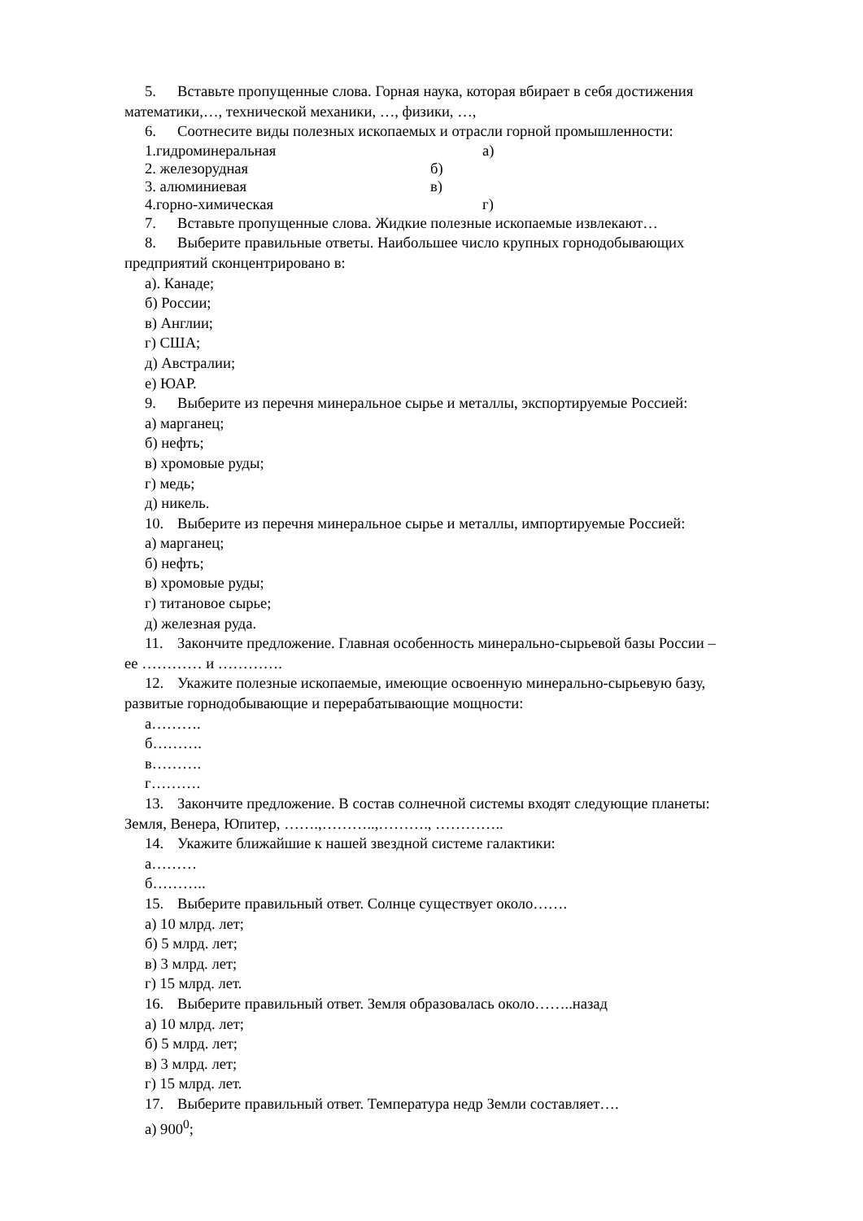5. Вставьте пропущенные слова. Горная наука, которая вбирает в себя достижения
математики,…, технической механики, …, физики, …,
6. Соотнесите виды полезных ископаемых и отрасли горной промышленности:
1.гидроминеральная а)
2. железорудная б)
3. алюминиевая в)
4.горно-химическая г)
7. Вставьте пропущенные слова. Жидкие полезные ископаемые извлекают…
8. Выберите правильные ответы. Наибольшее число крупных горнодобывающих
предприятий сконцентрировано в:
а). Канаде;
б) России;
в) Англии;
г) США;
д) Австралии;
е) ЮАР.
9. Выберите из перечня минеральное сырье и металлы, экспортируемые Россией:
а) марганец;
б) нефть;
в) хромовые руды;
г) медь;
д) никель.
10. Выберите из перечня минеральное сырье и металлы, импортируемые Россией:
а) марганец;
б) нефть;
в) хромовые руды;
г) титановое сырье;
д) железная руда.
11. Закончите предложение. Главная особенность минерально-сырьевой базы России –
ее ………… и ………….
12. Укажите полезные ископаемые, имеющие освоенную минерально-сырьевую базу,
развитые горнодобывающие и перерабатывающие мощности:
а……….
б……….
в……….
г……….
13. Закончите предложение. В состав солнечной системы входят следующие планеты:
Земля, Венера, Юпитер, …….,………..,………., …………..
14. Укажите ближайшие к нашей звездной системе галактики:
а………
б………..
15. Выберите правильный ответ. Солнце существует около…….
а) 10 млрд. лет;
б) 5 млрд. лет;
в) 3 млрд. лет;
г) 15 млрд. лет.
16. Выберите правильный ответ. Земля образовалась около……..назад
а) 10 млрд. лет;
б) 5 млрд. лет;
в) 3 млрд. лет;
г) 15 млрд. лет.
17. Выберите правильный ответ. Температура недр Земли составляет….
а) 900<sup>0</sup>;